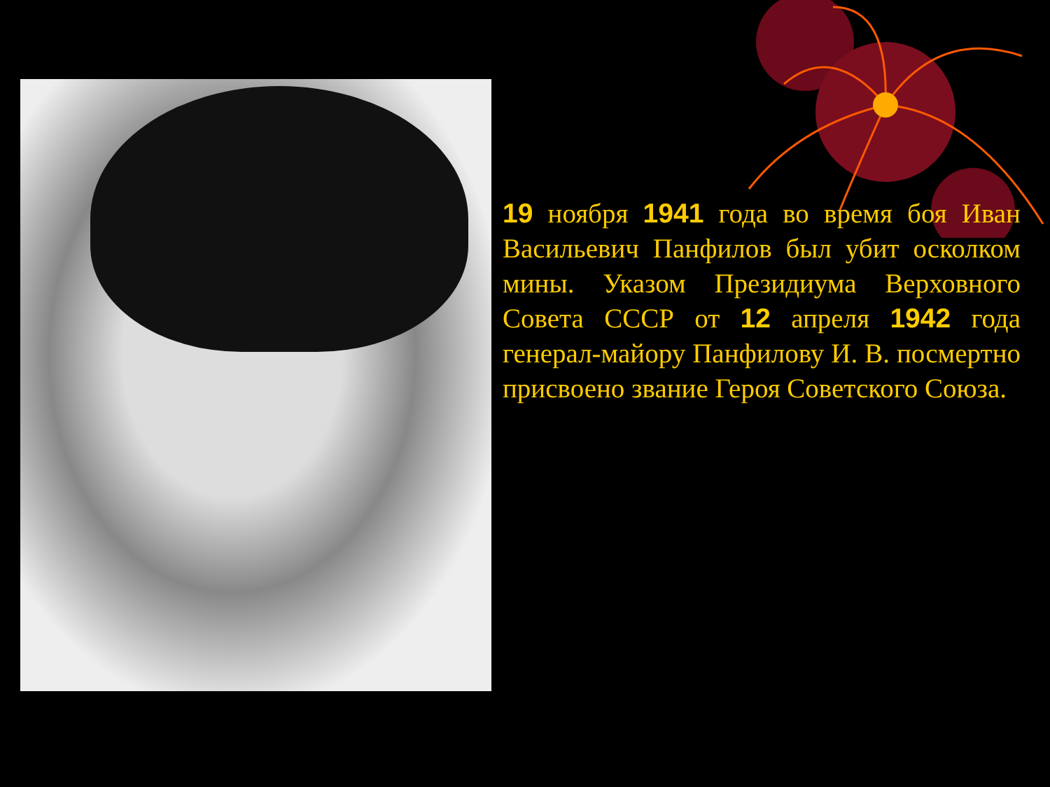19 ноября 1941 года во время боя Иван Васильевич Панфилов был убит осколком мины. Указом Президиума Верховного Совета СССР от 12 апреля 1942 года генерал-майору Панфилову И. В. посмертно присвоено звание Героя Советского Союза.